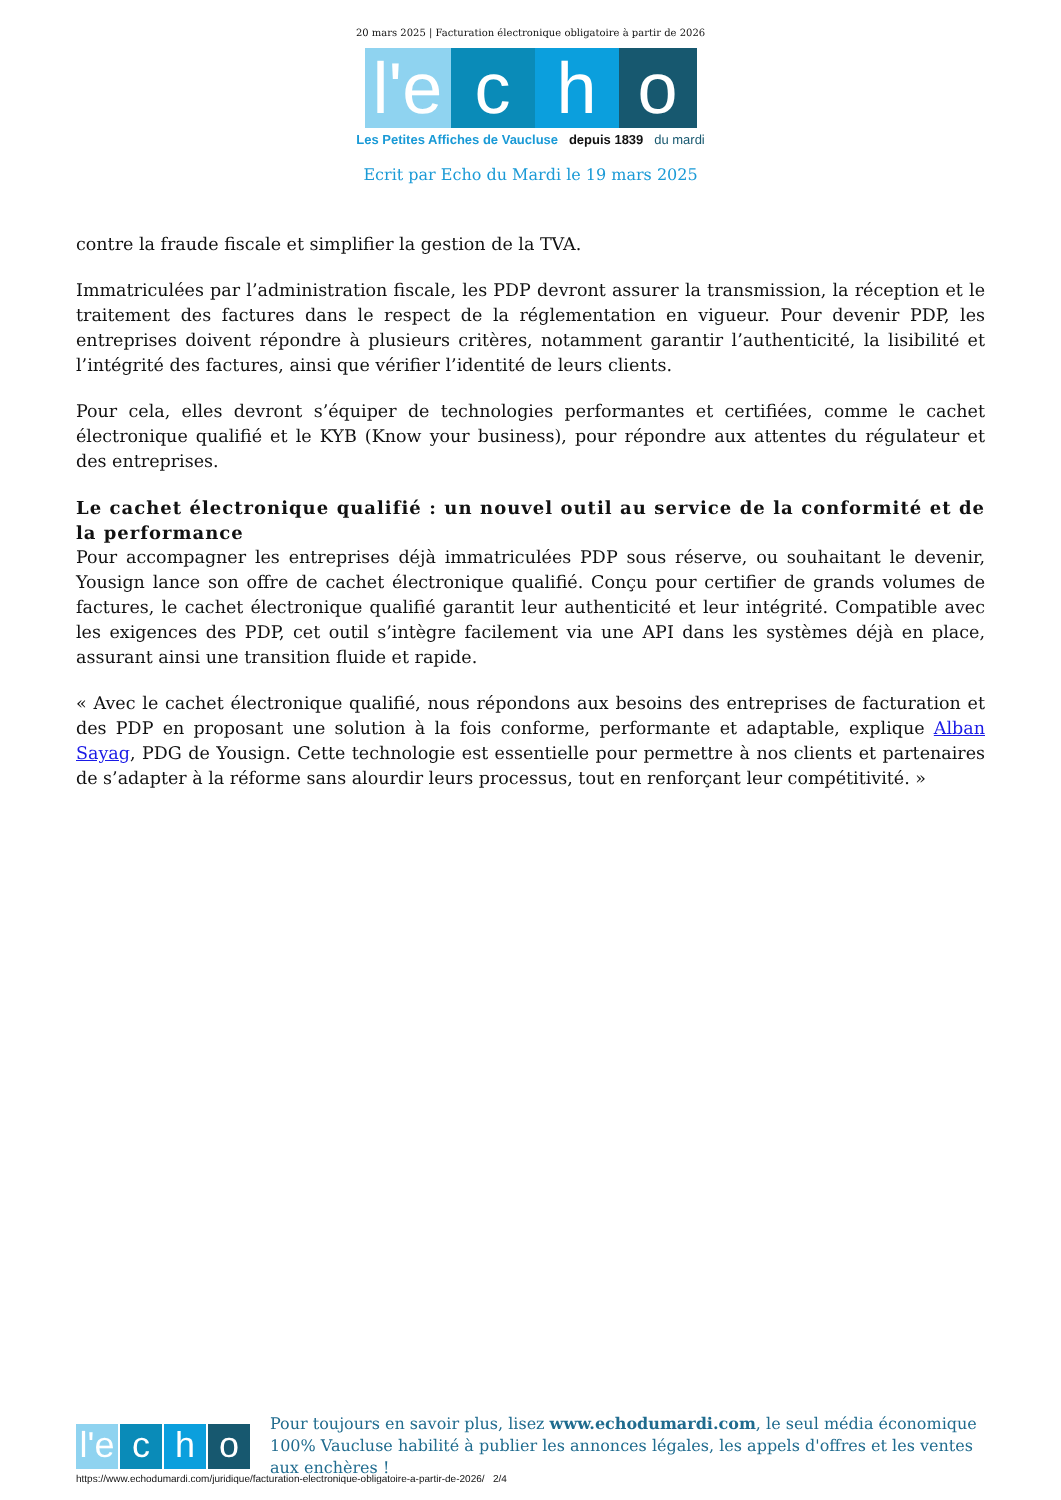20 mars 2025 | Facturation électronique obligatoire à partir de 2026
l'e c h o
Les Petites Affiches de Vaucluse depuis 1839 du mardi
Ecrit par Echo du Mardi le 19 mars 2025
contre la fraude fiscale et simplifier la gestion de la TVA.
Immatriculées par l’administration fiscale, les PDP devront assurer la transmission, la réception et le traitement des factures dans le respect de la réglementation en vigueur. Pour devenir PDP, les entreprises doivent répondre à plusieurs critères, notamment garantir l’authenticité, la lisibilité et l’intégrité des factures, ainsi que vérifier l’identité de leurs clients.
Pour cela, elles devront s’équiper de technologies performantes et certifiées, comme le cachet électronique qualifié et le KYB (Know your business), pour répondre aux attentes du régulateur et des entreprises.
Le cachet électronique qualifié : un nouvel outil au service de la conformité et de la performance
Pour accompagner les entreprises déjà immatriculées PDP sous réserve, ou souhaitant le devenir, Yousign lance son offre de cachet électronique qualifié. Conçu pour certifier de grands volumes de factures, le cachet électronique qualifié garantit leur authenticité et leur intégrité. Compatible avec les exigences des PDP, cet outil s’intègre facilement via une API dans les systèmes déjà en place, assurant ainsi une transition fluide et rapide.
« Avec le cachet électronique qualifié, nous répondons aux besoins des entreprises de facturation et des PDP en proposant une solution à la fois conforme, performante et adaptable, explique Alban Sayag, PDG de Yousign. Cette technologie est essentielle pour permettre à nos clients et partenaires de s’adapter à la réforme sans alourdir leurs processus, tout en renforçant leur compétitivité. »
l'e c h o
Pour toujours en savoir plus, lisez www.echodumardi.com, le seul média économique 100% Vaucluse habilité à publier les annonces légales, les appels d'offres et les ventes aux enchères !
https://www.echodumardi.com/juridique/facturation-electronique-obligatoire-a-partir-de-2026/ 2/4